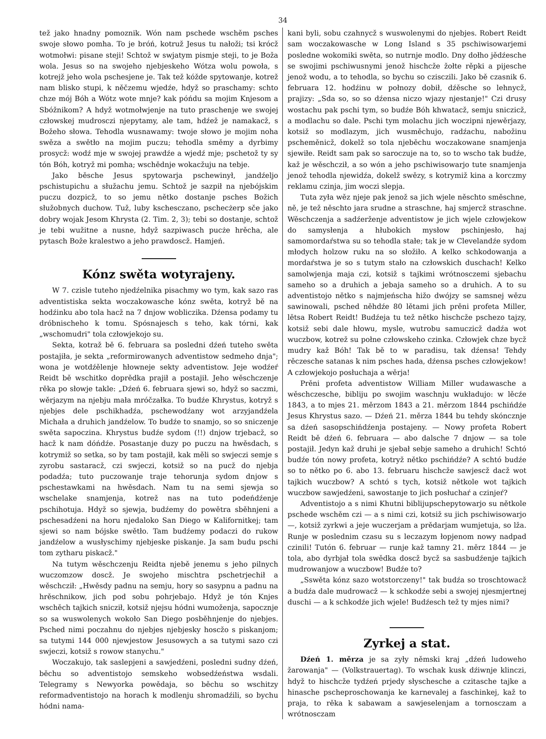34
tež jako hnadny pomoznik. Wón nam pschede wschěm psches swoje słowo pomha. To je bróń, kotruž Jesus tu nałoži; tsi krócž wotmołwi: pisane steji! Schtož w swjatym pismje steji, to je Boža wola. Jesus so na swojeho njebjeskeho Wótza wolu powoła, s kotrejž jeho wola pschesjene je. Tak tež kóžde spytowanje, kotrež nam blisko stupi, k něčzemu wjedźe, hdyž so praschamy: schto chze mój Bóh a Wótz wote mnje? kak póńdu sa mojim Knjesom a Sbóžnikom? A hdyž wotmołwjenje na tuto praschenje we swojej człowskej mudrosczi njepytamy, ale tam, hdźež je namakacž, s Božeho słowa. Tehodla wusnawamy: twoje słowo je mojim noha swěza a swětło na mojim puczu; tehodla směmy a dyrbimy prosycž: wodź mje w swojej prawdźe a wjedź mje; pschetož ty sy tón Bóh, kotryž mi pomha; wschědnje wokacžuju na tebje.
Jako běsche Jesus spytowarja pschewinył, jandźeljo pschistupichu a słužachu jemu. Schtož je sazpił na njebójskim puczu dozpicž, to so jemu nětko dostanje psches Božich słužobnych duchow. Tuž, luby kschesczano, pschecżerp sče jako dobry wojak Jesom Khrysta (2. Tim. 2, 3); tebi so dostanje, schtož je tebi wužitne a nusne, hdyž sazpiwasch pucże hrěcha, ale pytasch Bože kralestwo a jeho prawdoscž. Hamjeń.
Kónz swěta wotyrajeny.
W 7. czisle tuteho njedźelnika pisachmy wo tym, kak sazo ras adventistiska sekta woczakowasche kónz swěta, kotryž bě na hodźinku abo tola hacž na 7 dnjow wobliczika. Dźensa podamy tu dróbnischeho k tomu. Spósnajesch s teho, kak tórni, kak „wschomudri" tola człowjekojo su.
Sekta, kotraž bě 6. februara sa posledni dźeń tuteho swěta postajiła, je sekta „reformirowanych adventistow sedmeho dnja"; wona je wotdźělenje hłowneje sekty adventistow. Jeje wodźeŕ Reidt bě wschitko doprědka prajił a postajił. Jeho wěschczenje rěka po słowje takle: „Dźeń 6. februara sjewi so, hdyž so saczmi, wěrjazym na njebju mała mróčzałka. To budźe Khrystus, kotryž s njebjes dele pschikhadźa, pschewodźany wot arzyjandźela Michała a druhich jandźelow. To budźe to snamjo, so so sniczenje swěta sapoczina. Khrystus budźe sydom (!!) dnjow trjebacž, so hacž k nam dóńdźe. Posastanje duzy po puczu na hwěsdach, s kotrymiž so setka, so by tam postajił, kak měli so swjeczi semje s zyrobu sastaracž, czi swjeczi, kotsiž so na pucž do njebja podadźa; tuto puczowanje traje tehorunja sydom dnjow s pschestawkami na hwěsdach. Nam tu na semi sjewja so wschelake snamjenja, kotrež nas na tuto podeńdźenje pschihotuja. Hdyž so sjewja, budźemy do powětra sběhnjeni a pschesadźeni na horu njedaloko San Diego w Kalifornitkej; tam sjewi so nam bójske swětło. Tam budźemy podaczi do rukow jandźelow a wusłyschimy njebjeske piskanje. Ja sam budu pschi tom zytharu piskacž."
Na tutym wěschczenju Reidta njebě jenemu s jeho pilnych wuczomzow doscž. Je swojeho mischtra pschetrjechił a wěschcził: „Hwěsdy padnu na semju, hory so sasypnu a padnu na hrěschnikow, jich pod sobu pohrjebajo. Hdyž je tón Knjes wschěch tajkich snicził, kotsiž njejsu hódni wumoženja, sapocznje so sa wuswolenych wokoło San Diego posběhnjenje do njebjes. Psched nimi poczahnu do njebjes njebjesky hoscžo s piskanjom; sa tutymi 144 000 njewjestow Jesusowych a sa tutymi sazo czi swjeczi, kotsiž s rowow stanychu."
Woczakujo, tak saslepjeni a sawjedźeni, posledni sudny dźeń, běchu so adventistojo semskeho wobsedźeństwa wsdali. Telegramy s Newyorka powědaja, so běchu so wschitzy reformadventistojo na horach k modlenju shromadźili, so bychu hódni nama-
kani byli, sobu czahnycž s wuswolenymi do njebjes. Robert Reidt sam woczakowasche w Long Island s 35 pschiwisowarjemi posledne wokomiki swěta, so nutrnje modlo. Dny dołho jědźesche se swojimi pschiwusnymi jenož hischcže žołte rěpki a pijesche jenož wodu, a to tehodla, so bychu so czisczili. Jako bě czasnik 6. februara 12. hodźinu w połnozy dobił, dźěsche so lehnycž, prajizy: „Sda so, so so dźensa niczo wjazy njestanje!" Czi drusy wostachu pak pschi tym, so budźe Bóh khwatacž, semju sniczicž, a modlachu so dale. Pschi tym molachu jich woczipni njewěrjazy, kotsiž so modlazym, jich wusměchujo, radźachu, nabožinu pscheměnicž, dokelž so tola njeběchu woczakowane snamjenja sjewiłe. Reidt sam pak so saroczuje na to, so to wscho tak budźe, kaž je wěschcził, a so wón a jeho pschiwisowarjo tute snamjenja jenož tehodla njewidźa, dokelž swězy, s kotrymiž kina a korczmy reklamu czinja, jim woczi slepja.
Tuta zyła wěz njeje pak jenož sa jich wjele něschto směschne, ně, je tež něschto jara srudne a straschne, haj smjercž straschne. Wěschczenja a sadźerženje adventistow je jich wjele człowjekow do samysłenja a hłubokich mysłow pschinjesło, haj samomordaŕstwa su so tehodla stałe; tak je w Clevelandźe sydom młodych holzow ruku na so słožiło. A kelko schkodowanja a mordaŕstwa je so s tutym stało na człowskich duschach! Kelko samolwjenja maja czi, kotsiž s tajkimi wrótnosczemi sjebachu sameho so a druhich a jebaja sameho so a druhich. A to su adventistojo nětko s najmjeńscha hižo dwójzy se samsnej wězu sawinowali, psched něhdźe 80 lětami jich prěni profeta Miller, lětsa Robert Reidt! Budźeja tu tež nětko hischcže pschezo tajzy, kotsiž sebi dale hłowu, mysle, wutrobu samuczicž dadźa wot wuczbow, kotrež su połne człowskeho czinka. Człowjek chze bycž mudry kaž Bóh! Tak bě to w paradisu, tak dźensa! Tehdy rěczesche satanas k nim psches hada, dźensa psches człowjekow! A człowjekojo posłuchaja a wěrja!
Prěni profeta adventistow William Miller wudawasche a wěschczesche, bibliju po swojim waschnju wukładujo: w lěcźe 1843, a to mjes 21. měrzom 1843 a 21. měrzom 1844 pschińdźe Jesus Khrystus sazo. — Dźeń 21. měrza 1844 bu tehdy skóncznje sa dźeń sasopschińdźenja postajeny. — Nowy profeta Robert Reidt bě dźeń 6. februara — abo dalsche 7 dnjow — sa tole postajił. Jedyn kaž druhi je sjebał sebje sameho a druhich! Schtó budźe tón nowy profeta, kotryž nětko pschińdźe? A schtó budźe so to nětko po 6. abo 13. februaru hischcže sawjescž dacž wot tajkich wuczbow? A schtó s tych, kotsiž nětkole wot tajkich wuczbow sawjedźeni, sawostanje to jich posłuchaŕ a czinjeŕ?
Adventistojo a s nimi Khutni biblijupschepytowarjo su nětkole pschede wschěm czi — a s nimi czi, kotsiž su jich pschiwisowarjo —, kotsiž zyrkwi a jeje wuczerjam a prědarjam wumjetuja, so lža. Runje w poslednim czasu su s leczazym łopjenom nowy nadpad czinili! Tutón 6. februar — runje kaž tamny 21. měrz 1844 — je tola, abo dyrbjał tola swědka doscž bycž sa sasbudźenje tajkich mudrowanjow a wuczbow! Budźe to?
„Sswěta kónz sazo wotstorczeny!" tak budźa so troschtowacž a budźa dale mudrowacž — k schkodźe sebi a swojej njesmjertnej duschi — a k schkodźe jich wjele! Budźesch tež ty mjes nimi?
Zyrkej a stat.
Dźeń 1. měrza je sa zyły němski kraj „dźeń ludoweho žarowanja" — (Volkstrauertag). To wschak kusk dźiwnje klinczi, hdyž to hischcže tydźeń prjedy słyschesche a czitasche tajke a hinasche pscheproschowanja ke karnevalej a faschinkej, kaž to praja, to rěka k sabawam a sawjeselenjam a tornosczam a wrótnosczam